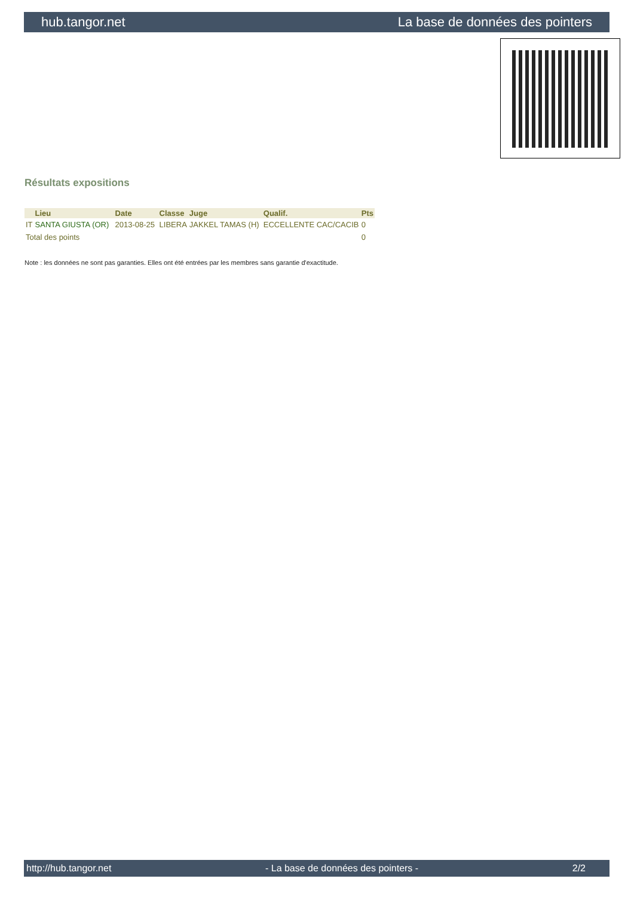hub.tangor.net La base de données des pointers
Résultats expositions
| | Lieu | Date | Classe | Juge | Qualif. | Pts |
| --- | --- | --- | --- | --- | --- | --- |
| IT | SANTA GIUSTA (OR) | 2013-08-25 | LIBERA | JAKKEL TAMAS (H) | ECCELLENTE CAC/CACIB | 0 |
| Total des points | | | | | | 0 |
Note : les données ne sont pas garanties. Elles ont été entrées par les membres sans garantie d'exactitude.
http://hub.tangor.net - La base de données des pointers - 2/2